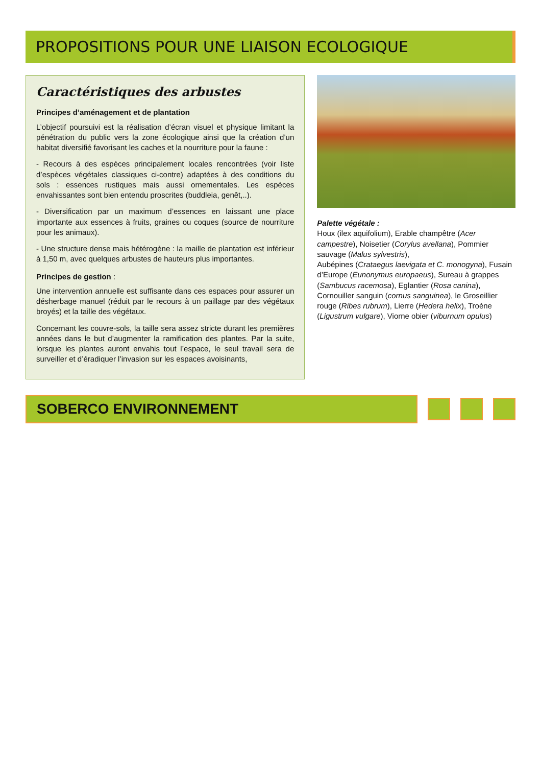PROPOSITIONS POUR UNE LIAISON ECOLOGIQUE
Caractéristiques des arbustes
Principes d’aménagement et de plantation
L’objectif poursuivi est la réalisation d’écran visuel et physique limitant la pénétration du public vers la zone écologique ainsi que la création d’un habitat diversifié favorisant les caches et la nourriture pour la faune :
- Recours à des espèces principalement locales rencontrées (voir liste d’espèces végétales classiques ci-contre) adaptées à des conditions du sols : essences rustiques mais aussi ornementales. Les espèces envahissantes sont bien entendu proscrites (buddleia, genêt,..).
- Diversification par un maximum d’essences en laissant une place importante aux essences à fruits, graines ou coques (source de nourriture pour les animaux).
- Une structure dense mais hétérogène : la maille de plantation est inférieur à 1,50 m, avec quelques arbustes de hauteurs plus importantes.
Principes de gestion :
Une intervention annuelle est suffisante dans ces espaces pour assurer un désherbage manuel (réduit par le recours à un paillage par des végétaux broyés) et la taille des végétaux.
Concernant les couvre-sols, la taille sera assez stricte durant les premières années dans le but d’augmenter la ramification des plantes. Par la suite, lorsque les plantes auront envahis tout l’espace, le seul travail sera de surveiller et d’éradiquer l’invasion sur les espaces avoisinants,
Palette végétale :
Houx (ilex aquifolium), Erable champêtre (Acer campestre), Noisetier (Corylus avellana), Pommier sauvage (Malus sylvestris),
Aubépines (Crataegus laevigata et C. monogyna), Fusain d’Europe (Eunonymus europaeus), Sureau à grappes (Sambucus racemosa), Eglantier (Rosa canina), Cornouiller sanguin (cornus sanguinea), le Groseillier rouge (Ribes rubrum), Lierre (Hedera helix), Troène (Ligustrum vulgare), Viorne obier (viburnum opulus)
SOBERCO ENVIRONNEMENT